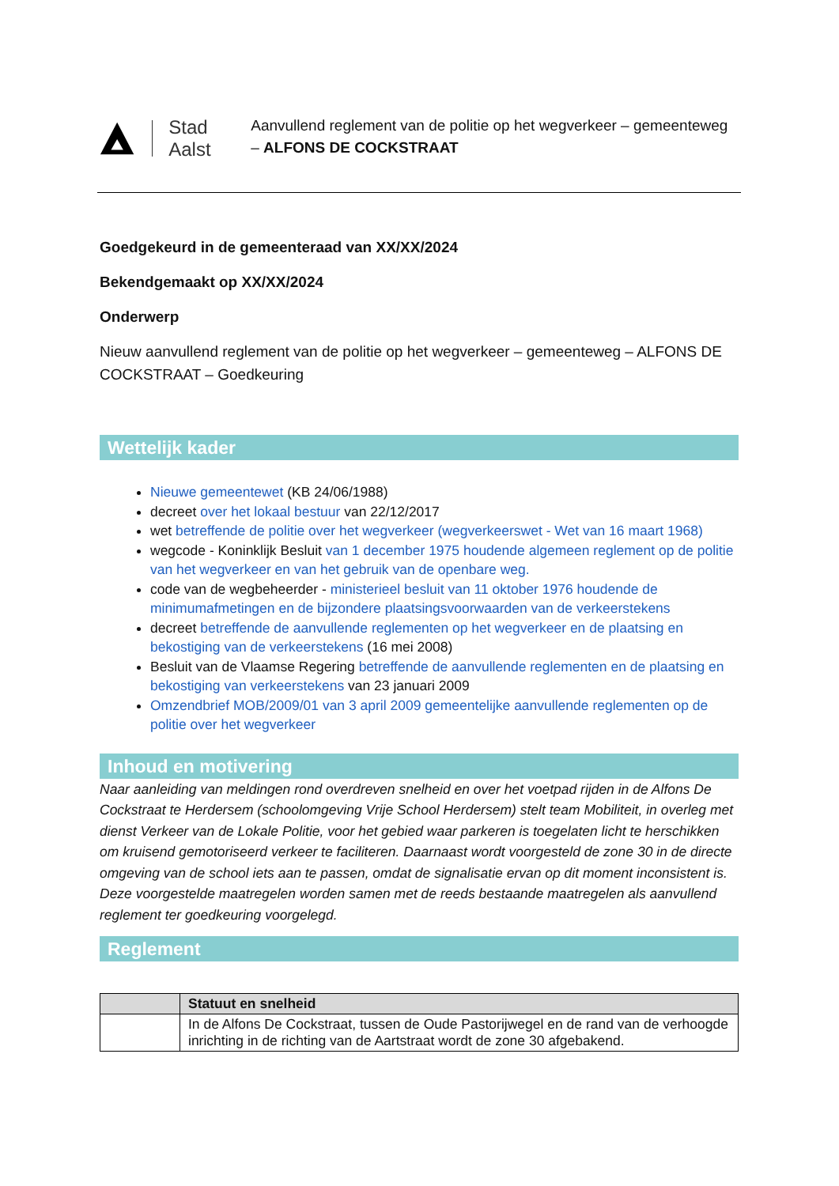Stad Aalst
Aanvullend reglement van de politie op het wegverkeer – gemeenteweg – ALFONS DE COCKSTRAAT
Goedgekeurd in de gemeenteraad van XX/XX/2024
Bekendgemaakt op XX/XX/2024
Onderwerp
Nieuw aanvullend reglement van de politie op het wegverkeer – gemeenteweg – ALFONS DE COCKSTRAAT – Goedkeuring
Wettelijk kader
Nieuwe gemeentewet (KB 24/06/1988)
decreet over het lokaal bestuur van 22/12/2017
wet betreffende de politie over het wegverkeer (wegverkeerswet - Wet van 16 maart 1968)
wegcode - Koninklijk Besluit van 1 december 1975 houdende algemeen reglement op de politie van het wegverkeer en van het gebruik van de openbare weg.
code van de wegbeheerder - ministerieel besluit van 11 oktober 1976 houdende de minimumafmetingen en de bijzondere plaatsingsvoorwaarden van de verkeerstekens
decreet betreffende de aanvullende reglementen op het wegverkeer en de plaatsing en bekostiging van de verkeerstekens (16 mei 2008)
Besluit van de Vlaamse Regering betreffende de aanvullende reglementen en de plaatsing en bekostiging van verkeerstekens van 23 januari 2009
Omzendbrief MOB/2009/01 van 3 april 2009 gemeentelijke aanvullende reglementen op de politie over het wegverkeer
Inhoud en motivering
Naar aanleiding van meldingen rond overdreven snelheid en over het voetpad rijden in de Alfons De Cockstraat te Herdersem (schoolomgeving Vrije School Herdersem) stelt team Mobiliteit, in overleg met dienst Verkeer van de Lokale Politie, voor het gebied waar parkeren is toegelaten licht te herschikken om kruisend gemotoriseerd verkeer te faciliteren. Daarnaast wordt voorgesteld de zone 30 in de directe omgeving van de school iets aan te passen, omdat de signalisatie ervan op dit moment inconsistent is. Deze voorgestelde maatregelen worden samen met de reeds bestaande maatregelen als aanvullend reglement ter goedkeuring voorgelegd.
Reglement
| | Statuut en snelheid |
| --- | --- |
| | In de Alfons De Cockstraat, tussen de Oude Pastorijwegel en de rand van de verhoogde inrichting in de richting van de Aartstraat wordt de zone 30 afgebakend. |